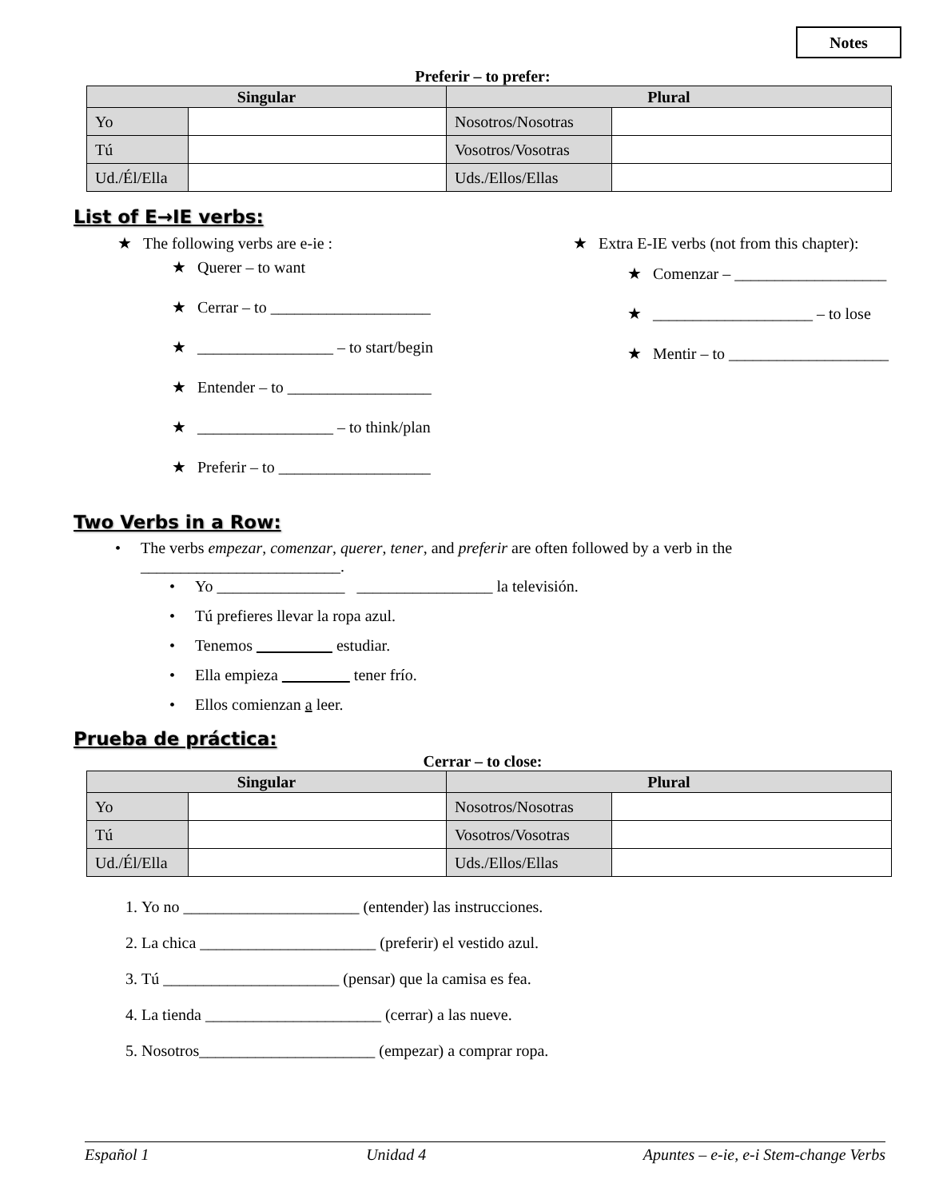Notes
Preferir – to prefer:
| Singular | | Plural | |
| --- | --- | --- | --- |
| Yo | | Nosotros/Nosotras | |
| Tú | | Vosotros/Vosotras | |
| Ud./Él/Ella | | Uds./Ellos/Ellas | |
List of E→IE verbs:
★ The following verbs are e-ie :
★ Querer – to want
★ Cerrar – to ____________________
★ _________________ – to start/begin
★ Entender – to __________________
★ _________________ – to think/plan
★ Preferir – to ___________________
★ Extra E-IE verbs (not from this chapter):
★ Comenzar – ___________________
★ ____________________ – to lose
★ Mentir – to ____________________
Two Verbs in a Row:
• The verbs empezar, comenzar, querer, tener, and preferir are often followed by a verb in the
_________________________.
• Yo ________________ _________________ la televisión.
• Tú prefieres llevar la ropa azul.
• Tenemos estudiar.
• Ella empieza tener frío.
• Ellos comienzan a leer.
Prueba de práctica:
Cerrar – to close:
| Singular | | Plural | |
| --- | --- | --- | --- |
| Yo | | Nosotros/Nosotras | |
| Tú | | Vosotros/Vosotras | |
| Ud./Él/Ella | | Uds./Ellos/Ellas | |
1. Yo no ______________________ (entender) las instrucciones.
2. La chica ______________________ (preferir) el vestido azul.
3. Tú ______________________ (pensar) que la camisa es fea.
4. La tienda ______________________ (cerrar) a las nueve.
5. Nosotros______________________ (empezar) a comprar ropa.
Español 1 Unidad 4 Apuntes – e-ie, e-i Stem-change Verbs